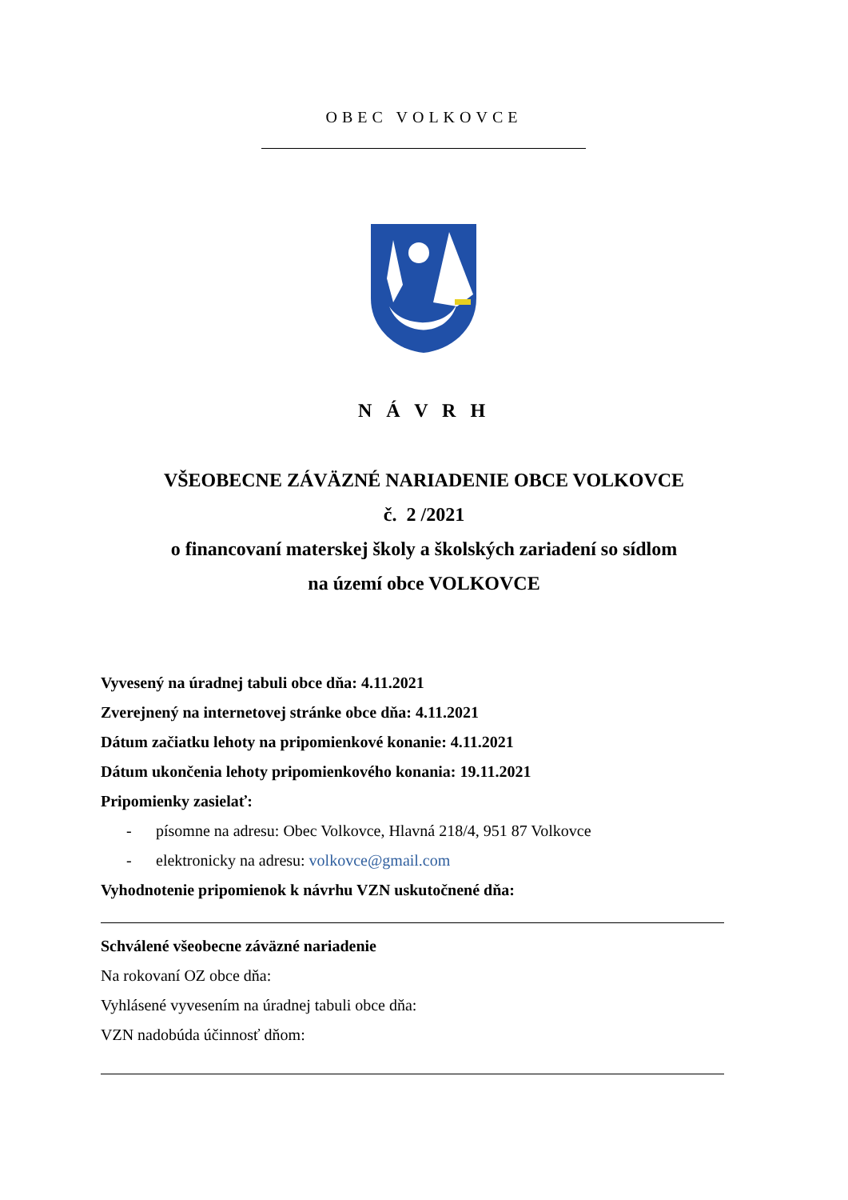OBEC VOLKOVCE
N Á V R H
VŠEOBECNE ZÁVÄZNÉ NARIADENIE OBCE VOLKOVCE
č. 2 /2021
o financovaní materskej školy a školských zariadení so sídlom
na území obce VOLKOVCE
Vyvesený na úradnej tabuli obce dňa: 4.11.2021
Zverejnený na internetovej stránke obce dňa: 4.11.2021
Dátum začiatku lehoty na pripomienkové konanie: 4.11.2021
Dátum ukončenia lehoty pripomienkového konania: 19.11.2021
Pripomienky zasielať:
- písomne na adresu: Obec Volkovce, Hlavná 218/4, 951 87 Volkovce
- elektronicky na adresu: volkovce@gmail.com
Vyhodnotenie pripomienok k návrhu VZN uskutočnené dňa:
Schválené všeobecne záväzné nariadenie
Na rokovaní OZ obce dňa:
Vyhlásené vyvesením na úradnej tabuli obce dňa:
VZN nadobúda účinnosť dňom: